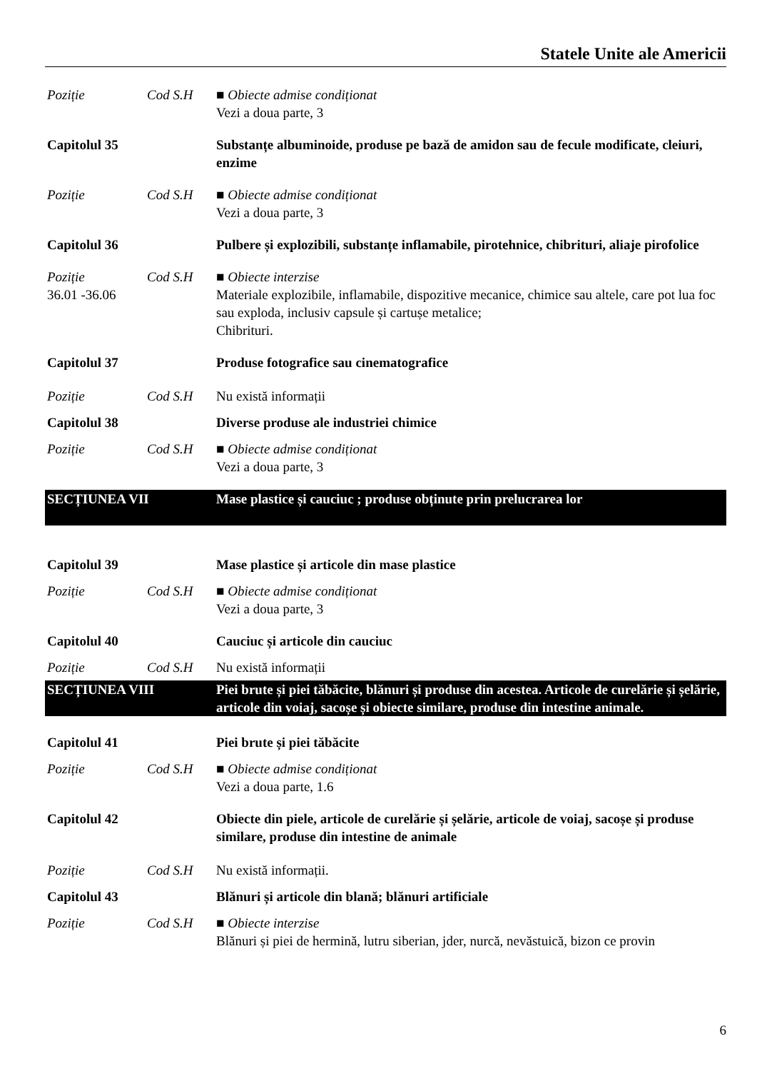Statele Unite ale Americii
Poziție Cod S.H ■ Obiecte admise condiționat
Vezi a doua parte, 3
Capitolul 35 Substanțe albuminoide, produse pe bază de amidon sau de fecule modificate, cleiuri, enzime
Poziție Cod S.H ■ Obiecte admise condiționat
Vezi a doua parte, 3
Capitolul 36 Pulbere și explozibili, substanțe inflamabile, pirotehnice, chibrituri, aliaje pirofolice
Poziție
36.01 -36.06
Cod S.H ■ Obiecte interzise
Materiale explozibile, inflamabile, dispozitive mecanice, chimice sau altele, care pot lua foc sau exploda, inclusiv capsule și cartușe metalice;
Chibrituri.
Capitolul 37 Produse fotografice sau cinematografice
Poziție Cod S.H Nu există informații
Capitolul 38 Diverse produse ale industriei chimice
Poziție Cod S.H ■ Obiecte admise condiționat
Vezi a doua parte, 3
SECȚIUNEA VII Mase plastice și cauciuc ; produse obținute prin prelucrarea lor
Capitolul 39 Mase plastice și articole din mase plastice
Poziție Cod S.H ■ Obiecte admise condiționat
Vezi a doua parte, 3
Capitolul 40 Cauciuc și articole din cauciuc
Poziție Cod S.H Nu există informații
SECȚIUNEA VIII Piei brute și piei tăbăcite, blănuri și produse din acestea. Articole de curelărie și șelărie, articole din voiaj, sacoșe și obiecte similare, produse din intestine animale.
Capitolul 41 Piei brute și piei tăbăcite
Poziție Cod S.H ■ Obiecte admise condiționat
Vezi a doua parte, 1.6
Capitolul 42 Obiecte din piele, articole de curelărie și șelărie, articole de voiaj, sacoșe și produse similare, produse din intestine de animale
Poziție Cod S.H Nu există informații.
Capitolul 43 Blănuri și articole din blană; blănuri artificiale
Poziție Cod S.H ■ Obiecte interzise
Blănuri și piei de hermină, lutru siberian, jder, nurcă, nevăstuică, bizon ce provin
6